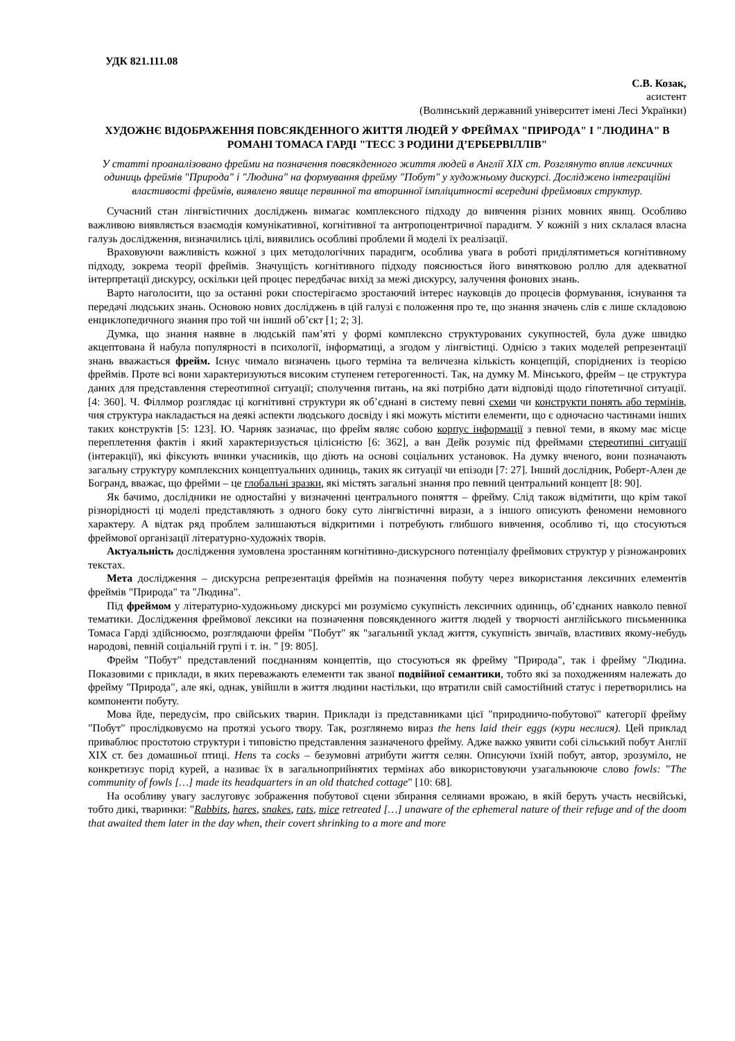УДК 821.111.08
С.В. Козак,
асистент
(Волинський державний університет імені Лесі Українки)
ХУДОЖНЄ ВІДОБРАЖЕННЯ ПОВСЯКДЕННОГО ЖИТТЯ ЛЮДЕЙ У ФРЕЙМАХ "ПРИРОДА" І "ЛЮДИНА" В РОМАНІ ТОМАСА ГАРДІ "ТЕСС З РОДИНИ Д’ЕРБЕРВІЛЛІВ"
У статті проаналізовано фрейми на позначення повсякденного життя людей в Англії XIX ст. Розглянуто вплив лексичних одиниць фреймів "Природа" і "Людина" на формування фрейму "Побут" у художньому дискурсі. Досліджено інтеграційні властивості фреймів, виявлено явище первинної та вторинної імпліцитності всередині фреймових структур.
Сучасний стан лінгвістичних досліджень вимагає комплексного підходу до вивчення різних мовних явищ. Особливо важливою виявляється взаємодія комунікативної, когнітивної та антропоцентричної парадигм. У кожній з них склалася власна галузь дослідження, визначились цілі, виявились особливі проблеми й моделі їх реалізації.
Враховуючи важливість кожної з цих методологічних парадигм, особлива увага в роботі приділятиметься когнітивному підходу, зокрема теорії фреймів. Значущість когнітивного підходу пояснюється його винятковою роллю для адекватної інтерпретації дискурсу, оскільки цей процес передбачає вихід за межі дискурсу, залучення фонових знань.
Варто наголосити, що за останні роки спостерігаємо зростаючий інтерес науковців до процесів формування, існування та передачі людських знань. Основою нових досліджень в цій галузі є положення про те, що знання значень слів є лише складовою енциклопедичного знання про той чи інший об’єкт [1; 2; 3].
Думка, що знання наявне в людській пам’яті у формі комплексно структурованих сукупностей, була дуже швидко акцептована й набула популярності в психології, інформатиці, а згодом у лінгвістиці. Однією з таких моделей репрезентації знань вважається фрейм. Існує чимало визначень цього терміна та величезна кількість концепцій, споріднених із теорією фреймів. Проте всі вони характеризуються високим ступенем гетерогенності. Так, на думку М. Мінського, фрейм – це структура даних для представлення стереотипної ситуації; сполучення питань, на які потрібно дати відповіді щодо гіпотетичної ситуації. [4: 360]. Ч. Філлмор розглядає ці когнітивні структури як об’єднані в систему певні схеми чи конструкти понять або термінів, чия структура накладається на деякі аспекти людського досвіду і які можуть містити елементи, що є одночасно частинами інших таких конструктів [5: 123]. Ю. Чарняк зазначає, що фрейм являє собою корпус інформації з певної теми, в якому має місце переплетення фактів і який характеризується цілісністю [6: 362], а ван Дейк розуміє під фреймами стереотипні ситуації (інтеракції), які фіксують вчинки учасників, що діють на основі соціальних установок. На думку вченого, вони позначають загальну структуру комплексних концептуальних одиниць, таких як ситуації чи епізоди [7: 27]. Інший дослідник, Роберт-Ален де Богранд, вважає, що фрейми – це глобальні зразки, які містять загальні знання про певний центральний концепт [8: 90].
Як бачимо, дослідники не одностайні у визначенні центрального поняття – фрейму. Слід також відмітити, що крім такої різнорідності ці моделі представляють з одного боку суто лінгвістичні вирази, а з іншого описують феномени немовного характеру. А відтак ряд проблем залишаються відкритими і потребують глибшого вивчення, особливо ті, що стосуються фреймової організації літературно-художніх творів.
Актуальність дослідження зумовлена зростанням когнітивно-дискурсного потенціалу фреймових структур у різножанрових текстах.
Мета дослідження – дискурсна репрезентація фреймів на позначення побуту через використання лексичних елементів фреймів "Природа" та "Людина".
Під фреймом у літературно-художньому дискурсі ми розуміємо сукупність лексичних одиниць, об’єднаних навколо певної тематики. Дослідження фреймової лексики на позначення повсякденного життя людей у творчості англійського письменника Томаса Гарді здійснюємо, розглядаючи фрейм "Побут" як "загальний уклад життя, сукупність звичаїв, властивих якому-небудь народові, певній соціальній групі і т. ін. " [9: 805].
Фрейм "Побут" представлений поєднанням концептів, що стосуються як фрейму "Природа", так і фрейму "Людина. Показовими є приклади, в яких переважають елементи так званої подвійної семантики, тобто які за походженням належать до фрейму "Природа", але які, однак, увійшли в життя людини настільки, що втратили свій самостійний статус і перетворились на компоненти побуту.
Мова йде, передусім, про свійських тварин. Приклади із представниками цієї "природничо-побутової" категорії фрейму "Побут" прослідковуємо на протязі усього твору. Так, розглянемо вираз the hens laid their eggs (кури неслися). Цей приклад приваблює простотою структури і типовістю представлення зазначеного фрейму. Адже важко уявити собі сільський побут Англії XIX ст. без домашньої птиці. Hens та cocks – безумовні атрибути життя селян. Описуючи їхній побут, автор, зрозуміло, не конкретизує порід курей, а називає їх в загальноприйнятих термінах або використовуючи узагальнююче слово fowls: "The community of fowls […] made its headquarters in an old thatched cottage" [10: 68].
На особливу увагу заслуговує зображення побутової сцени збирання селянами врожаю, в якій беруть участь несвійські, тобто дикі, тваринки: "Rabbits, hares, snakes, rats, mice retreated […] unaware of the ephemeral nature of their refuge and of the doom that awaited them later in the day when, their covert shrinking to a more and more